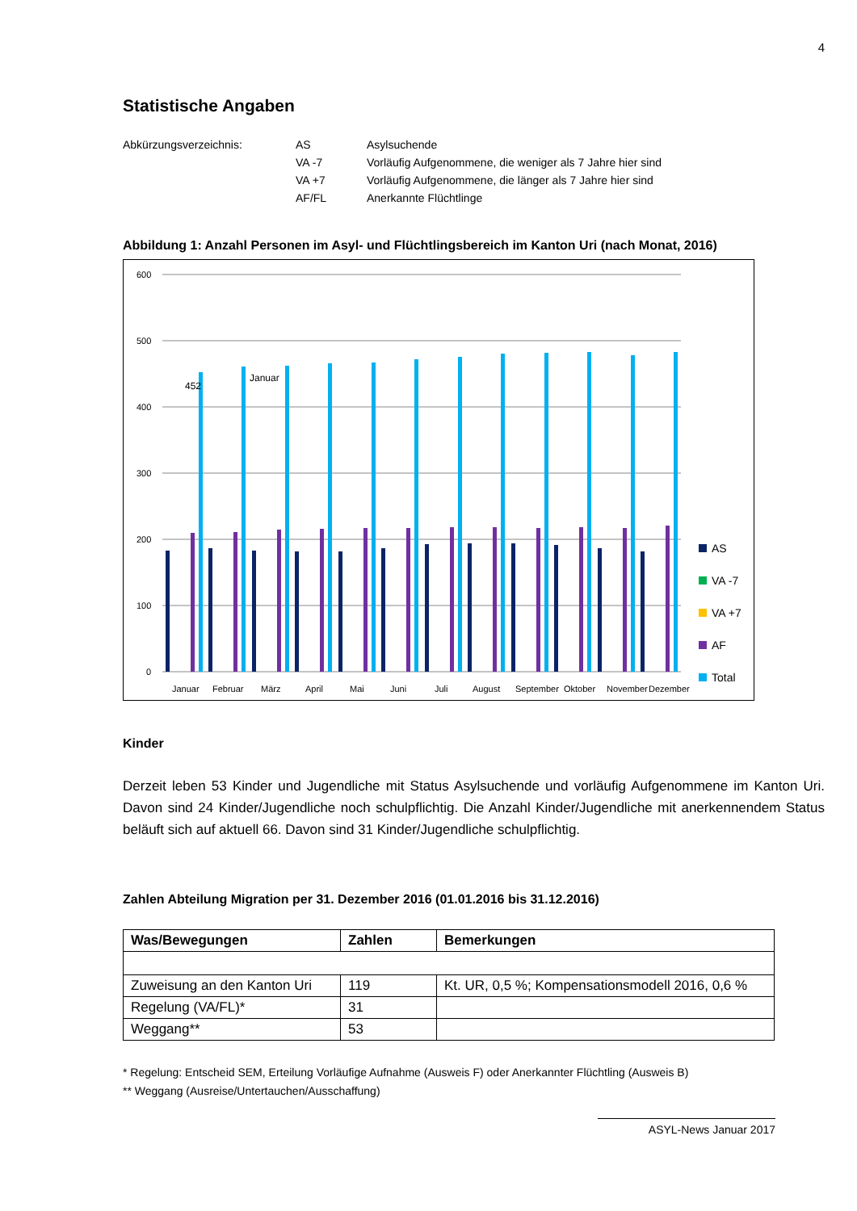4
Statistische Angaben
Abkürzungsverzeichnis:
AS
Asylsuchende
VA -7
Vorläufig Aufgenommene, die weniger als 7 Jahre hier sind
VA +7
Vorläufig Aufgenommene, die länger als 7 Jahre hier sind
AF/FL
Anerkannte Flüchtlinge
Abbildung 1: Anzahl Personen im Asyl- und Flüchtlingsbereich im Kanton Uri (nach Monat, 2016)
600
500
400
300
200
100
0
452
Januar
Januar
Februar
März
April
Mai
Juni
Juli
August
September
Oktober
November
Dezember
AS
VA -7
VA +7
AF
Total
Kinder
Derzeit leben 53 Kinder und Jugendliche mit Status Asylsuchende und vorläufig Aufgenommene im Kanton Uri. Davon sind 24 Kinder/Jugendliche noch schulpflichtig. Die Anzahl Kinder/Jugendliche mit anerkennendem Status beläuft sich auf aktuell 66. Davon sind 31 Kinder/Jugendliche schulpflichtig.
Zahlen Abteilung Migration per 31. Dezember 2016 (01.01.2016 bis 31.12.2016)
| Was/Bewegungen | Zahlen | Bemerkungen |
| --- | --- | --- |
| Zuweisung an den Kanton Uri | 119 | Kt. UR, 0,5 %; Kompensationsmodell 2016, 0,6 % |
| Regelung (VA/FL)* | 31 | |
| Weggang** | 53 | |
* Regelung: Entscheid SEM, Erteilung Vorläufige Aufnahme (Ausweis F) oder Anerkannter Flüchtling (Ausweis B)
** Weggang (Ausreise/Untertauchen/Ausschaffung)
ASYL-News Januar 2017